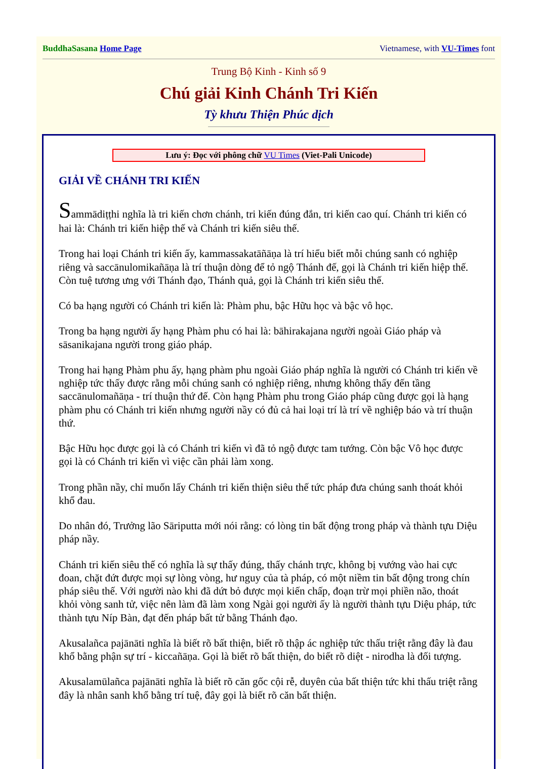BuddhaSasana Home Page Vietnamese, with VU-Times font
Trung Bộ Kinh - Kinh số 9
Chú giải Kinh Chánh Tri Kiến
Tỳ khưu Thiện Phúc dịch
Lưu ý: Đọc với phông chữ VU Times (Viet-Pali Unicode)
GIẢI VỀ CHÁNH TRI KIẾN
Sammādiṭṭhi nghĩa là tri kiến chơn chánh, tri kiến đúng đắn, tri kiến cao quí. Chánh tri kiến có hai là: Chánh tri kiến hiệp thế và Chánh tri kiến siêu thế.
Trong hai loại Chánh tri kiến ấy, kammassakatāñāṇa là trí hiểu biết mỗi chúng sanh có nghiệp riêng và saccānulomikañāṇa là trí thuận dòng để tỏ ngộ Thánh đế, gọi là Chánh tri kiến hiệp thế. Còn tuệ tương ưng với Thánh đạo, Thánh quả, gọi là Chánh tri kiến siêu thế.
Có ba hạng người có Chánh tri kiến là: Phàm phu, bậc Hữu học và bậc vô học.
Trong ba hạng người ấy hạng Phàm phu có hai là: bāhirakajana người ngoài Giáo pháp và sāsanikajana người trong giáo pháp.
Trong hai hạng Phàm phu ấy, hạng phàm phu ngoài Giáo pháp nghĩa là người có Chánh tri kiến về nghiệp tức thấy được rằng mỗi chúng sanh có nghiệp riêng, nhưng không thấy đến tầng saccānulomañāṇa - trí thuận thứ đế. Còn hạng Phàm phu trong Giáo pháp cũng được gọi là hạng phàm phu có Chánh tri kiến nhưng người nầy có đủ cả hai loại trí là trí về nghiệp báo và trí thuận thứ.
Bậc Hữu học được gọi là có Chánh tri kiến vì đã tỏ ngộ được tam tướng. Còn bậc Vô học được gọi là có Chánh tri kiến vì việc cần phải làm xong.
Trong phần nầy, chỉ muốn lấy Chánh tri kiến thiện siêu thế tức pháp đưa chúng sanh thoát khỏi khổ đau.
Do nhân đó, Trưởng lão Sāriputta mới nói rằng: có lòng tin bất động trong pháp và thành tựu Diệu pháp nầy.
Chánh tri kiến siêu thế có nghĩa là sự thấy đúng, thấy chánh trực, không bị vướng vào hai cực đoan, chặt đứt được mọi sự lòng vòng, hư nguy của tà pháp, có một niềm tin bất động trong chín pháp siêu thế. Với người nào khi đã dứt bỏ được mọi kiến chấp, đoạn trừ mọi phiền não, thoát khỏi vòng sanh tử, việc nên làm đã làm xong Ngài gọi người ấy là người thành tựu Diệu pháp, tức thành tựu Níp Bàn, đạt đến pháp bất tử bằng Thánh đạo.
Akusalañca pajānāti nghĩa là biết rõ bất thiện, biết rõ thập ác nghiệp tức thấu triệt rằng đây là đau khổ bằng phận sự trí - kiccañāṇa. Gọi là biết rõ bất thiện, do biết rõ diệt - nirodha là đối tượng.
Akusalamūlañca pajānāti nghĩa là biết rõ căn gốc cội rễ, duyên của bất thiện tức khi thấu triệt rằng đây là nhân sanh khổ bằng trí tuệ, đây gọi là biết rõ căn bất thiện.